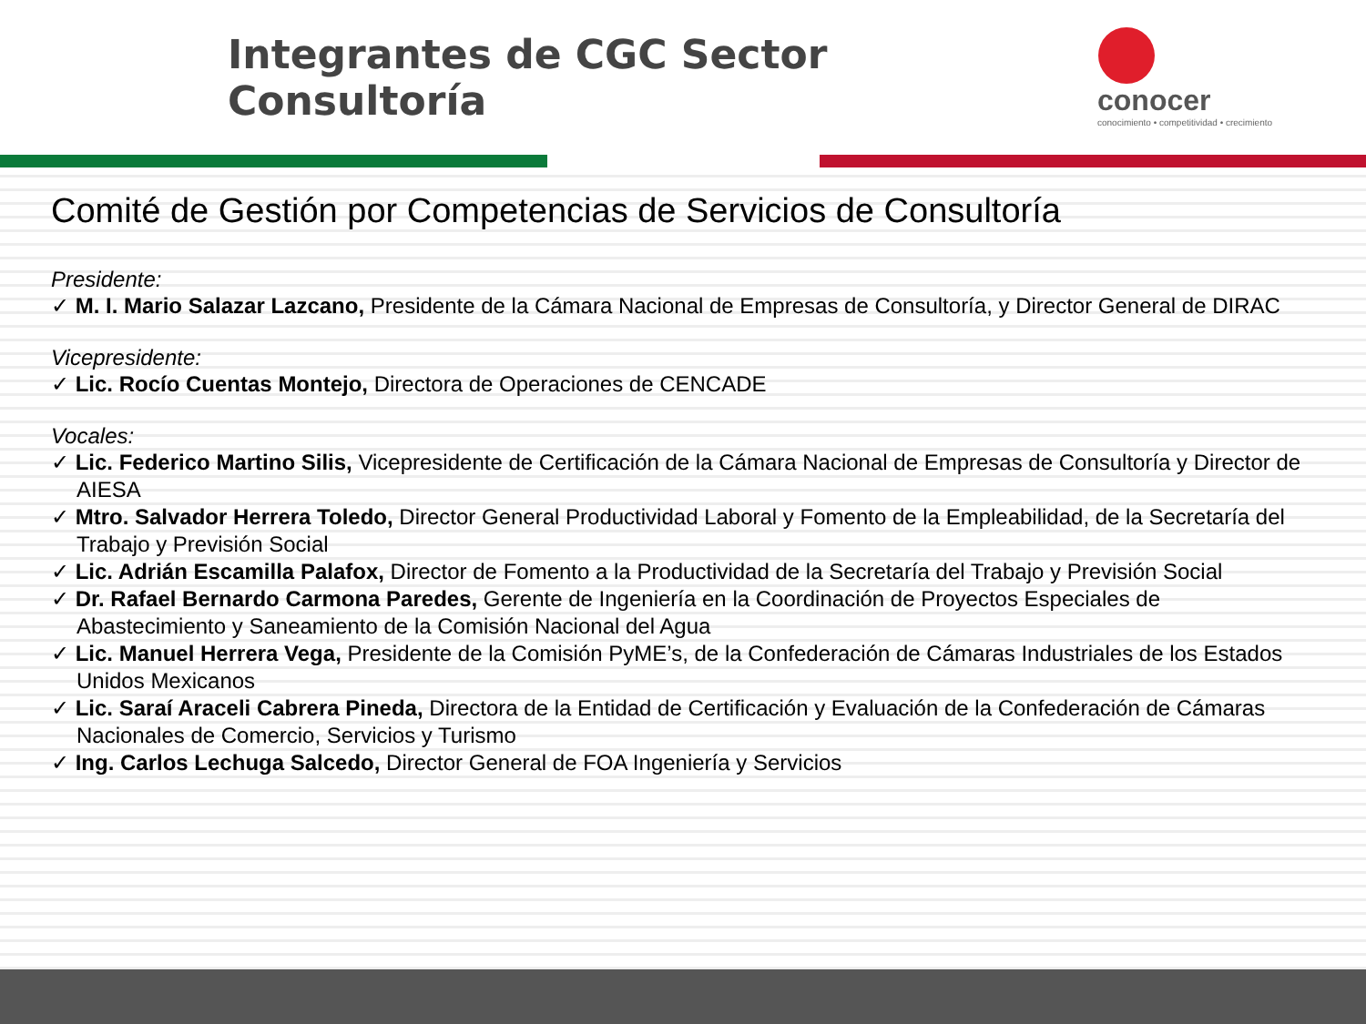Integrantes de CGC Sector Consultoría
conocer
conocimiento • competitividad • crecimiento
Comité de Gestión por Competencias de Servicios de Consultoría
Presidente:
✓ M. I. Mario Salazar Lazcano, Presidente de la Cámara Nacional de Empresas de Consultoría, y Director General de DIRAC
Vicepresidente:
✓ Lic. Rocío Cuentas Montejo, Directora de Operaciones de CENCADE
Vocales:
✓ Lic. Federico Martino Silis, Vicepresidente de Certificación de la Cámara Nacional de Empresas de Consultoría y Director de AIESA
✓ Mtro. Salvador Herrera Toledo, Director General Productividad Laboral y Fomento de la Empleabilidad, de la Secretaría del Trabajo y Previsión Social
✓ Lic. Adrián Escamilla Palafox, Director de Fomento a la Productividad de la Secretaría del Trabajo y Previsión Social
✓ Dr. Rafael Bernardo Carmona Paredes, Gerente de Ingeniería en la Coordinación de Proyectos Especiales de Abastecimiento y Saneamiento de la Comisión Nacional del Agua
✓ Lic. Manuel Herrera Vega, Presidente de la Comisión PyME’s, de la Confederación de Cámaras Industriales de los Estados Unidos Mexicanos
✓ Lic. Saraí Araceli Cabrera Pineda, Directora de la Entidad de Certificación y Evaluación de la Confederación de Cámaras Nacionales de Comercio, Servicios y Turismo
✓ Ing. Carlos Lechuga Salcedo, Director General de FOA Ingeniería y Servicios